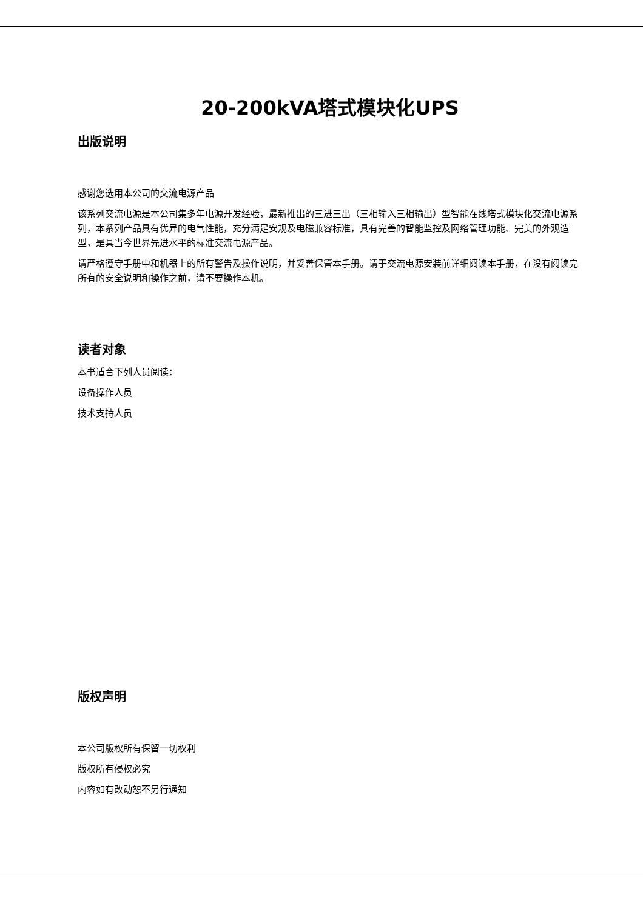20-200kVA塔式模块化UPS
出版说明
感谢您选用本公司的交流电源产品
该系列交流电源是本公司集多年电源开发经验，最新推出的三进三出（三相输入三相输出）型智能在线塔式模块化交流电源系列，本系列产品具有优异的电气性能，充分满足安规及电磁兼容标准，具有完善的智能监控及网络管理功能、完美的外观造型，是具当今世界先进水平的标准交流电源产品。
请严格遵守手册中和机器上的所有警告及操作说明，并妥善保管本手册。请于交流电源安装前详细阅读本手册，在没有阅读完所有的安全说明和操作之前，请不要操作本机。
读者对象
本书适合下列人员阅读：
设备操作人员
技术支持人员
版权声明
本公司版权所有保留一切权利
版权所有侵权必究
内容如有改动恕不另行通知